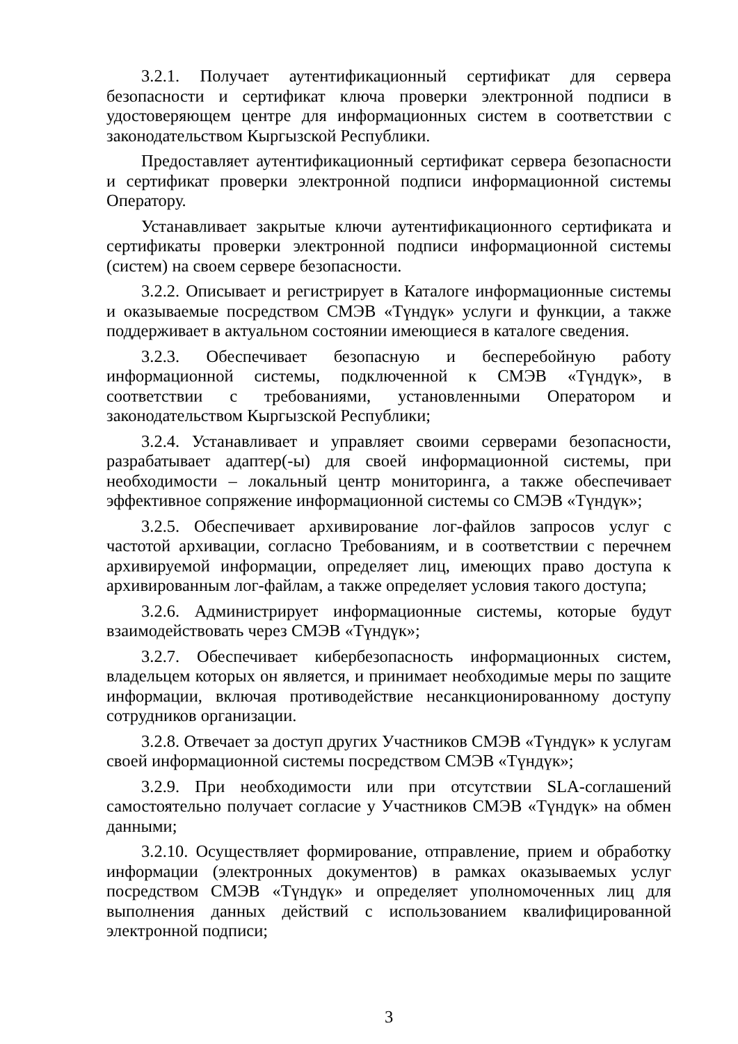3.2.1. Получает аутентификационный сертификат для сервера безопасности и сертификат ключа проверки электронной подписи в удостоверяющем центре для информационных систем в соответствии с законодательством Кыргызской Республики.
Предоставляет аутентификационный сертификат сервера безопасности и сертификат проверки электронной подписи информационной системы Оператору.
Устанавливает закрытые ключи аутентификационного сертификата и сертификаты проверки электронной подписи информационной системы (систем) на своем сервере безопасности.
3.2.2. Описывает и регистрирует в Каталоге информационные системы и оказываемые посредством СМЭВ «Түндүк» услуги и функции, а также поддерживает в актуальном состоянии имеющиеся в каталоге сведения.
3.2.3. Обеспечивает безопасную и бесперебойную работу информационной системы, подключенной к СМЭВ «Түндүк», в соответствии с требованиями, установленными Оператором и законодательством Кыргызской Республики;
3.2.4. Устанавливает и управляет своими серверами безопасности, разрабатывает адаптер(-ы) для своей информационной системы, при необходимости – локальный центр мониторинга, а также обеспечивает эффективное сопряжение информационной системы со СМЭВ «Түндүк»;
3.2.5. Обеспечивает архивирование лог-файлов запросов услуг с частотой архивации, согласно Требованиям, и в соответствии с перечнем архивируемой информации, определяет лиц, имеющих право доступа к архивированным лог-файлам, а также определяет условия такого доступа;
3.2.6. Администрирует информационные системы, которые будут взаимодействовать через СМЭВ «Түндүк»;
3.2.7. Обеспечивает кибербезопасность информационных систем, владельцем которых он является, и принимает необходимые меры по защите информации, включая противодействие несанкционированному доступу сотрудников организации.
3.2.8. Отвечает за доступ других Участников СМЭВ «Түндүк» к услугам своей информационной системы посредством СМЭВ «Түндүк»;
3.2.9. При необходимости или при отсутствии SLA-соглашений самостоятельно получает согласие у Участников СМЭВ «Түндүк» на обмен данными;
3.2.10. Осуществляет формирование, отправление, прием и обработку информации (электронных документов) в рамках оказываемых услуг посредством СМЭВ «Түндүк» и определяет уполномоченных лиц для выполнения данных действий с использованием квалифицированной электронной подписи;
3